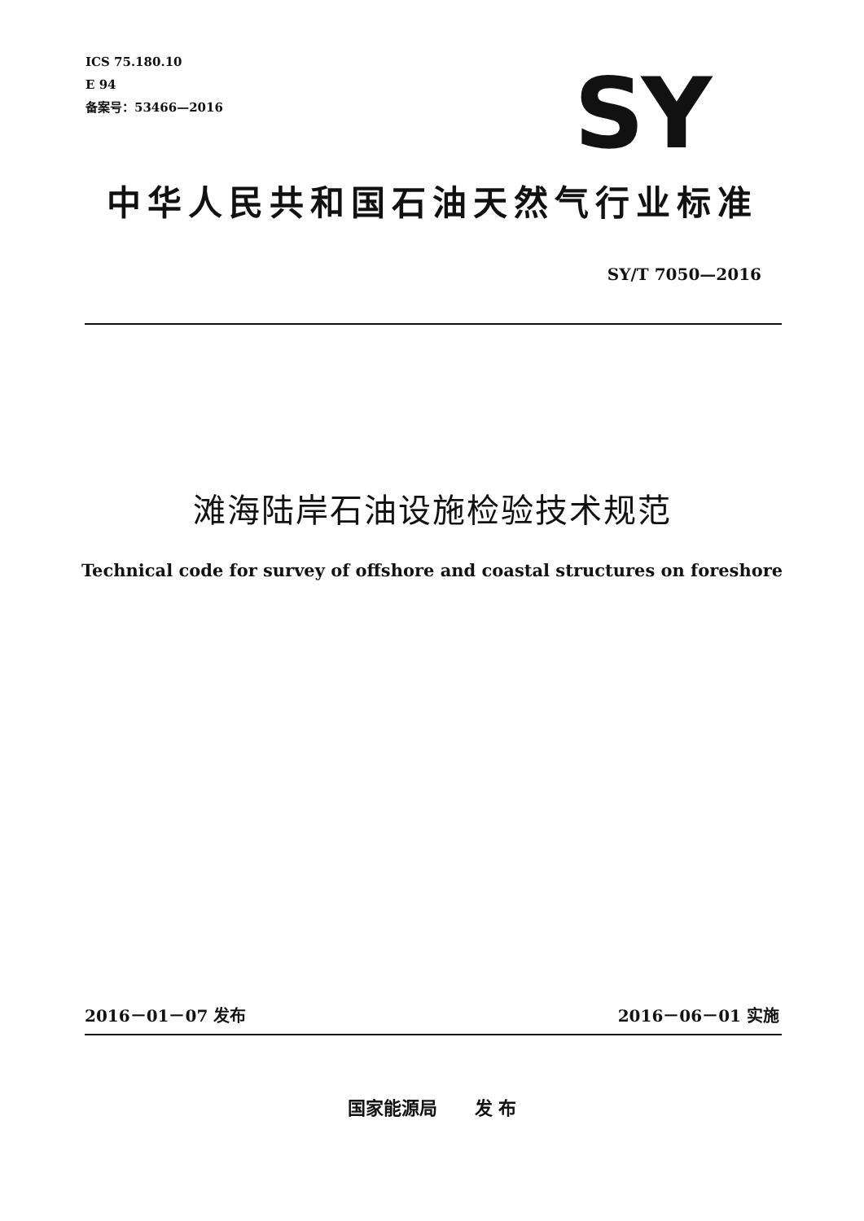ICS 75.180.10
E 94
备案号：53466—2016
SY
中华人民共和国石油天然气行业标准
SY/T 7050—2016
滩海陆岸石油设施检验技术规范
Technical code for survey of offshore and coastal structures on foreshore
2016－01－07 发布 2016－06－01 实施
国家能源局 发 布